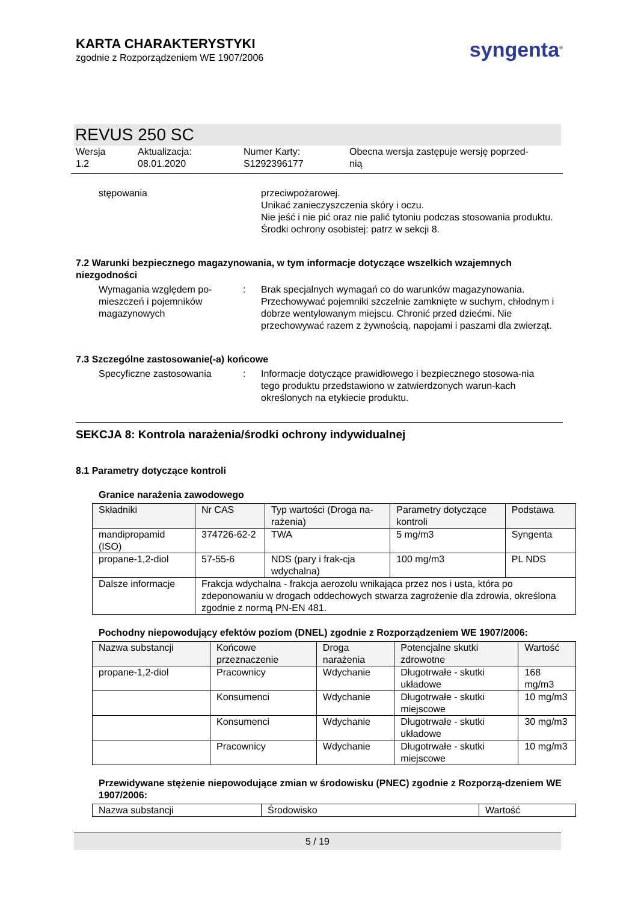KARTA CHARAKTERYSTYKI
zgodnie z Rozporządzeniem WE 1907/2006
syngenta<sup>®</sup>
REVUS 250 SC
Wersja
1.2
Aktualizacja:
08.01.2020
Numer Karty:
S1292396177
Obecna wersja zastępuje wersję poprzed-
nią
stępowania przeciwpożarowej.
Unikać zanieczyszczenia skóry i oczu.
Nie jeść i nie pić oraz nie palić tytoniu podczas stosowania produktu.
Środki ochrony osobistej: patrz w sekcji 8.
7.2 Warunki bezpiecznego magazynowania, w tym informacje dotyczące wszelkich wzajemnych niezgodności
Wymagania względem po-
mieszczeń i pojemników
magazynowych
: Brak specjalnych wymagań co do warunków magazynowania. Przechowywać pojemniki szczelnie zamknięte w suchym, chłodnym i dobrze wentylowanym miejscu. Chronić przed dziećmi. Nie przechowywać razem z żywnością, napojami i paszami dla zwierząt.
7.3 Szczególne zastosowanie(-a) końcowe
Specyficzne zastosowania : Informacje dotyczące prawidłowego i bezpiecznego stosowa-nia tego produktu przedstawiono w zatwierdzonych warun-kach określonych na etykiecie produktu.
SEKCJA 8: Kontrola narażenia/środki ochrony indywidualnej
8.1 Parametry dotyczące kontroli
Granice narażenia zawodowego
| Składniki | Nr CAS | Typ wartości (Droga na-rażenia) | Parametry dotyczące kontroli | Podstawa |
| --- | --- | --- | --- | --- |
| mandipropamid (ISO) | 374726-62-2 | TWA | 5 mg/m3 | Syngenta |
| propane-1,2-diol | 57-55-6 | NDS (pary i frak-cja wdychalna) | 100 mg/m3 | PL NDS |
| Dalsze informacje | Frakcja wdychalna - frakcja aerozolu wnikająca przez nos i usta, która po zdeponowaniu w drogach oddechowych stwarza zagrożenie dla zdrowia, określona zgodnie z normą PN-EN 481. | | | |
Pochodny niepowodujący efektów poziom (DNEL) zgodnie z Rozporządzeniem WE 1907/2006:
| Nazwa substancji | Końcowe przeznaczenie | Droga narażenia | Potencjalne skutki zdrowotne | Wartość |
| --- | --- | --- | --- | --- |
| propane-1,2-diol | Pracownicy | Wdychanie | Długotrwałe - skutki układowe | 168 mg/m3 |
| | Konsumenci | Wdychanie | Długotrwałe - skutki miejscowe | 10 mg/m3 |
| | Konsumenci | Wdychanie | Długotrwałe - skutki układowe | 30 mg/m3 |
| | Pracownicy | Wdychanie | Długotrwałe - skutki miejscowe | 10 mg/m3 |
Przewidywane stężenie niepowodujące zmian w środowisku (PNEC) zgodnie z Rozporzą-dzeniem WE 1907/2006:
| Nazwa substancji | Środowisko | Wartość |
5 / 19